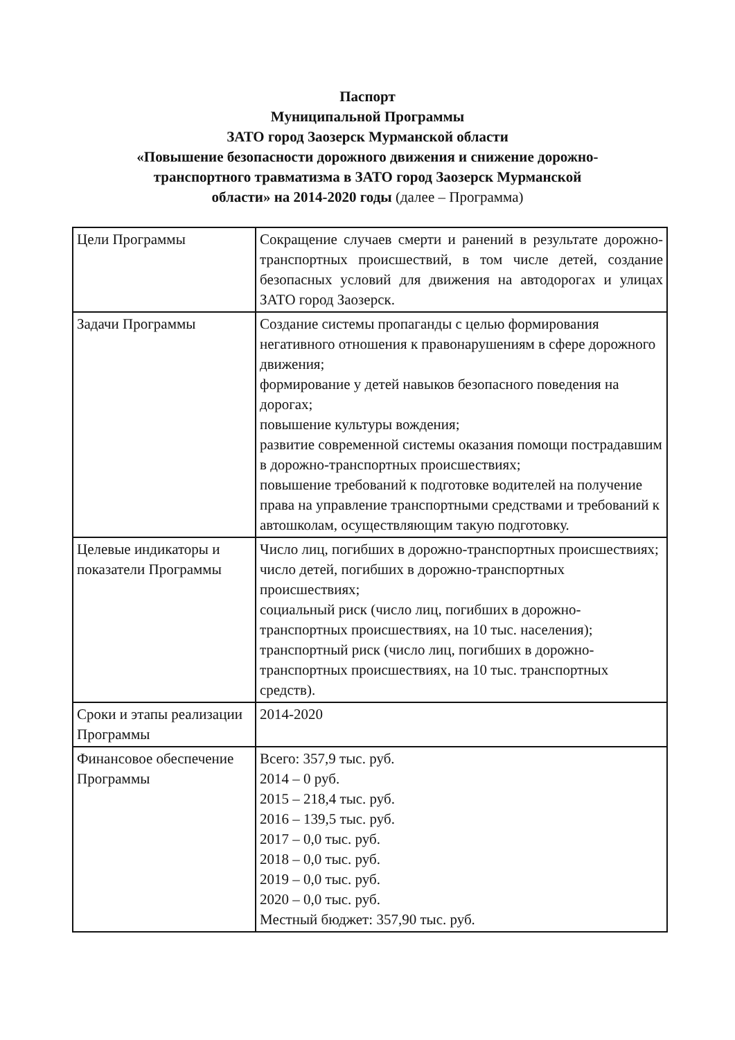Паспорт
Муниципальной Программы
ЗАТО город Заозерск Мурманской области
«Повышение безопасности дорожного движения и снижение дорожно-
транспортного травматизма в ЗАТО город Заозерск Мурманской
области» на 2014-2020 годы (далее – Программа)
| Цели Программы | Сокращение случаев смерти и ранений в результате дорожно-транспортных происшествий, в том числе детей, создание безопасных условий для движения на автодорогах и улицах ЗАТО город Заозерск. |
| Задачи Программы | Создание системы пропаганды с целью формирования негативного отношения к правонарушениям в сфере дорожного движения; формирование у детей навыков безопасного поведения на дорогах; повышение культуры вождения; развитие современной системы оказания помощи пострадавшим в дорожно-транспортных происшествиях; повышение требований к подготовке водителей на получение права на управление транспортными средствами и требований к автошколам, осуществляющим такую подготовку. |
| Целевые индикаторы и показатели Программы | Число лиц, погибших в дорожно-транспортных происшествиях; число детей, погибших в дорожно-транспортных происшествиях; социальный риск (число лиц, погибших в дорожно-транспортных происшествиях, на 10 тыс. населения); транспортный риск (число лиц, погибших в дорожно-транспортных происшествиях, на 10 тыс. транспортных средств). |
| Сроки и этапы реализации Программы | 2014-2020 |
| Финансовое обеспечение Программы | Всего: 357,9 тыс. руб. 2014 – 0 руб. 2015 – 218,4 тыс. руб. 2016 – 139,5 тыс. руб. 2017 – 0,0 тыс. руб. 2018 – 0,0 тыс. руб. 2019 – 0,0 тыс. руб. 2020 – 0,0 тыс. руб. Местный бюджет: 357,90 тыс. руб. |